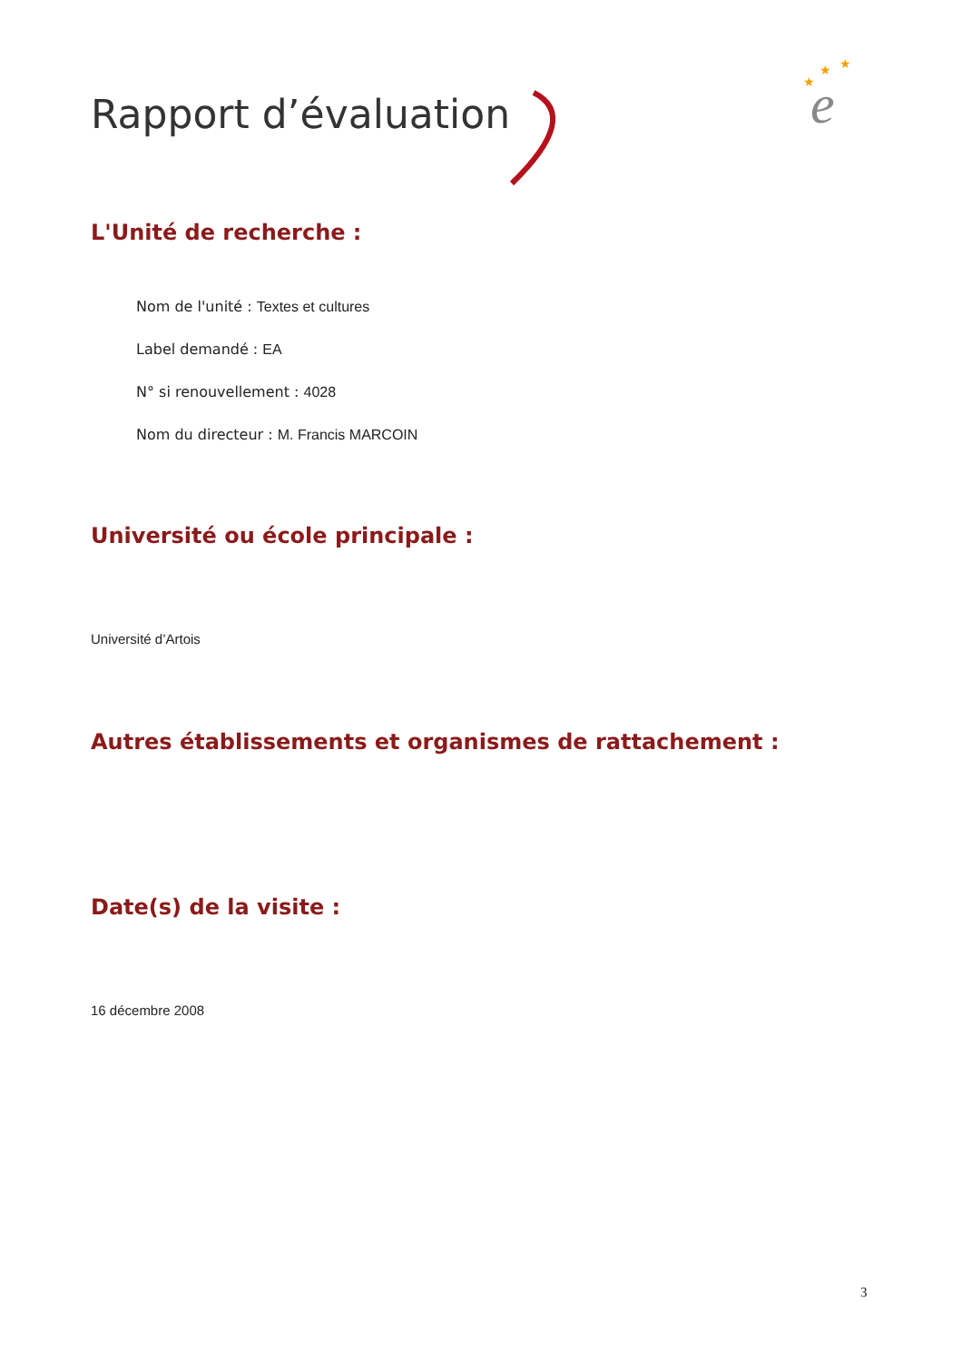Rapport d’évaluation
e
★
★
★
L'Unité de recherche :
Nom de l'unité : Textes et cultures
Label demandé : EA
N° si renouvellement : 4028
Nom du directeur : M. Francis MARCOIN
Université ou école principale :
Université d’Artois
Autres établissements et organismes de rattachement :
Date(s) de la visite :
16 décembre 2008
3